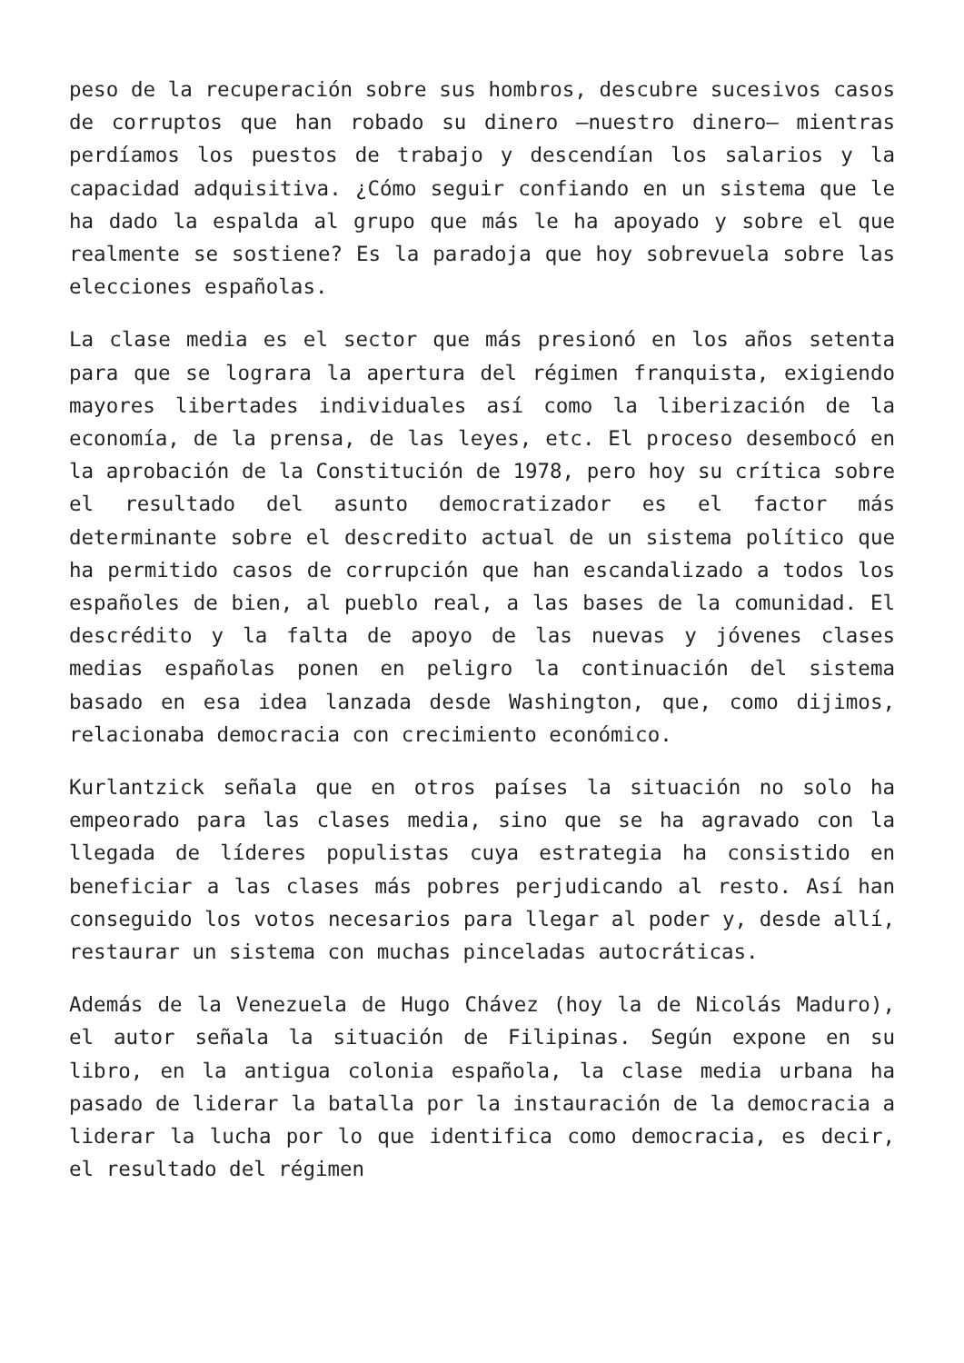peso de la recuperación sobre sus hombros, descubre sucesivos casos de corruptos que han robado su dinero —nuestro dinero— mientras perdíamos los puestos de trabajo y descendían los salarios y la capacidad adquisitiva. ¿Cómo seguir confiando en un sistema que le ha dado la espalda al grupo que más le ha apoyado y sobre el que realmente se sostiene? Es la paradoja que hoy sobrevuela sobre las elecciones españolas.
La clase media es el sector que más presionó en los años setenta para que se lograra la apertura del régimen franquista, exigiendo mayores libertades individuales así como la liberización de la economía, de la prensa, de las leyes, etc. El proceso desembocó en la aprobación de la Constitución de 1978, pero hoy su crítica sobre el resultado del asunto democratizador es el factor más determinante sobre el descredito actual de un sistema político que ha permitido casos de corrupción que han escandalizado a todos los españoles de bien, al pueblo real, a las bases de la comunidad. El descrédito y la falta de apoyo de las nuevas y jóvenes clases medias españolas ponen en peligro la continuación del sistema basado en esa idea lanzada desde Washington, que, como dijimos, relacionaba democracia con crecimiento económico.
Kurlantzick señala que en otros países la situación no solo ha empeorado para las clases media, sino que se ha agravado con la llegada de líderes populistas cuya estrategia ha consistido en beneficiar a las clases más pobres perjudicando al resto. Así han conseguido los votos necesarios para llegar al poder y, desde allí, restaurar un sistema con muchas pinceladas autocráticas.
Además de la Venezuela de Hugo Chávez (hoy la de Nicolás Maduro), el autor señala la situación de Filipinas. Según expone en su libro, en la antigua colonia española, la clase media urbana ha pasado de liderar la batalla por la instauración de la democracia a liderar la lucha por lo que identifica como democracia, es decir, el resultado del régimen